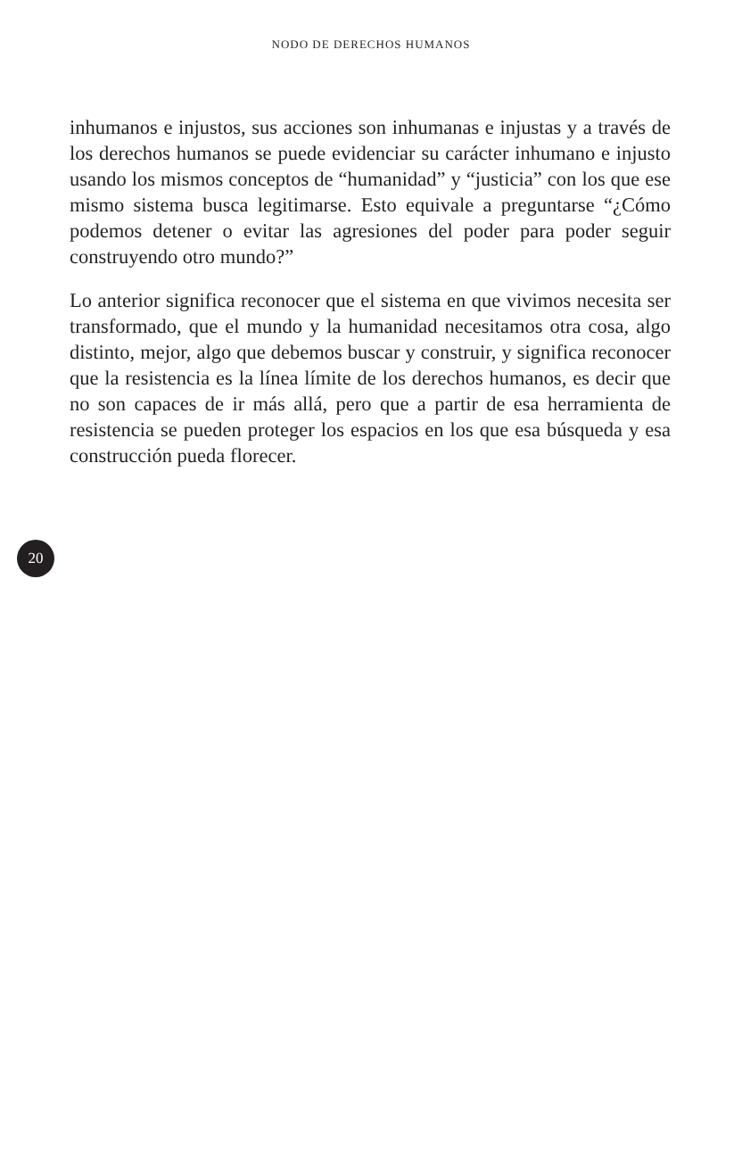NODO DE DERECHOS HUMANOS
inhumanos e injustos, sus acciones son inhumanas e injustas y a través de los derechos humanos se puede evidenciar su carácter inhumano e injusto usando los mismos conceptos de “humanidad” y “justicia” con los que ese mismo sistema busca legitimarse. Esto equivale a preguntarse “¿Cómo podemos detener o evitar las agresiones del poder para poder seguir construyendo otro mundo?”
Lo anterior significa reconocer que el sistema en que vivimos necesita ser transformado, que el mundo y la humanidad necesitamos otra cosa, algo distinto, mejor, algo que debemos buscar y construir, y significa reconocer que la resistencia es la línea límite de los derechos humanos, es decir que no son capaces de ir más allá, pero que a partir de esa herramienta de resistencia se pueden proteger los espacios en los que esa búsqueda y esa construcción pueda florecer.
20